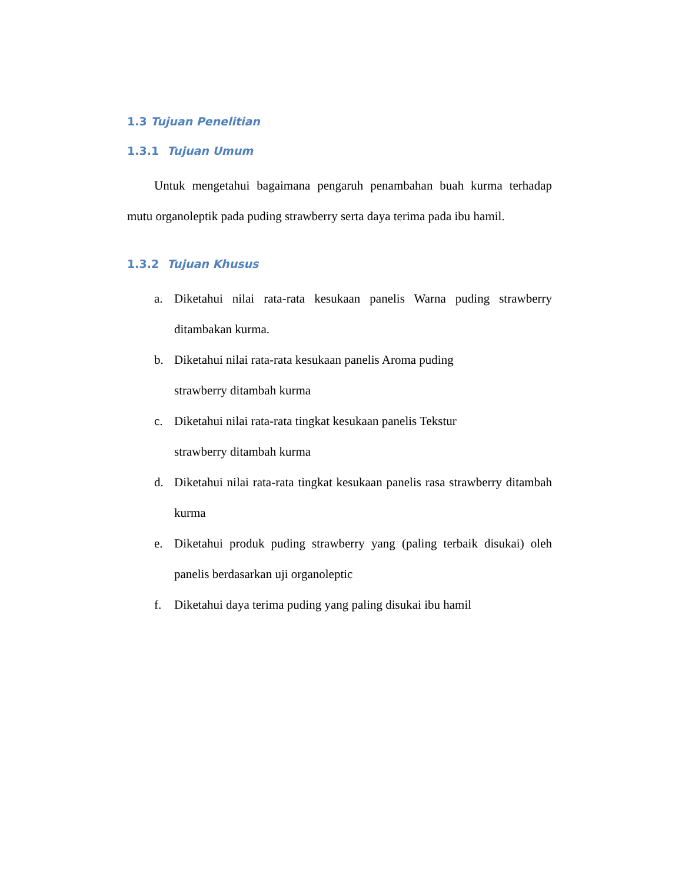1.3 Tujuan Penelitian
1.3.1 Tujuan Umum
Untuk mengetahui bagaimana pengaruh penambahan buah kurma terhadap mutu organoleptik pada puding strawberry serta daya terima pada ibu hamil.
1.3.2 Tujuan Khusus
a. Diketahui nilai rata-rata kesukaan panelis Warna puding strawberry ditambakan kurma.
b. Diketahui nilai rata-rata kesukaan panelis Aroma puding
strawberry ditambah kurma
c. Diketahui nilai rata-rata tingkat kesukaan panelis Tekstur
strawberry ditambah kurma
d. Diketahui nilai rata-rata tingkat kesukaan panelis rasa strawberry ditambah kurma
e. Diketahui produk puding strawberry yang (paling terbaik disukai) oleh panelis berdasarkan uji organoleptic
f. Diketahui daya terima puding yang paling disukai ibu hamil